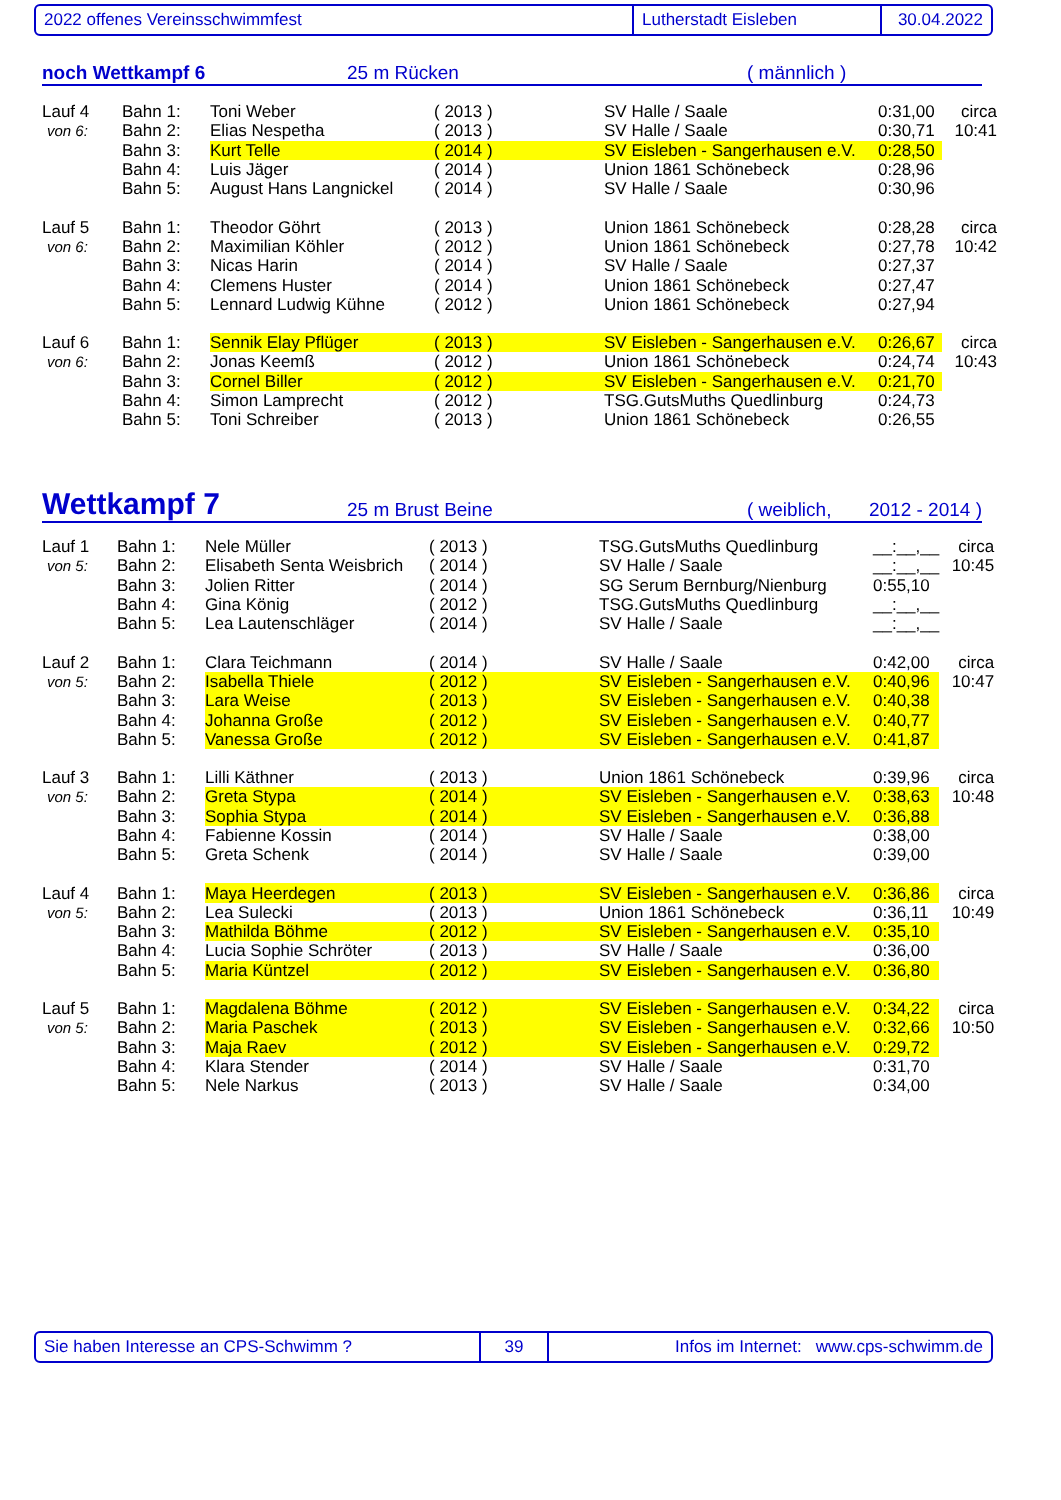2022 offenes Vereinsschwimmfest Lutherstadt Eisleben 30.04.2022
noch Wettkampf 6 25 m Rücken ( männlich )
| Lauf 4 | Bahn 1: | Toni Weber | ( 2013 ) | SV Halle / Saale | 0:31,00 | circa |
| von 6: | Bahn 2: | Elias Nespetha | ( 2013 ) | SV Halle / Saale | 0:30,71 | 10:41 |
| | Bahn 3: | Kurt Telle | ( 2014 ) | SV Eisleben - Sangerhausen e.V. | 0:28,50 | |
| | Bahn 4: | Luis Jäger | ( 2014 ) | Union 1861 Schönebeck | 0:28,96 | |
| | Bahn 5: | August Hans Langnickel | ( 2014 ) | SV Halle / Saale | 0:30,96 | |
| Lauf 5 | Bahn 1: | Theodor Göhrt | ( 2013 ) | Union 1861 Schönebeck | 0:28,28 | circa |
| von 6: | Bahn 2: | Maximilian Köhler | ( 2012 ) | Union 1861 Schönebeck | 0:27,78 | 10:42 |
| | Bahn 3: | Nicas Harin | ( 2014 ) | SV Halle / Saale | 0:27,37 | |
| | Bahn 4: | Clemens Huster | ( 2014 ) | Union 1861 Schönebeck | 0:27,47 | |
| | Bahn 5: | Lennard Ludwig Kühne | ( 2012 ) | Union 1861 Schönebeck | 0:27,94 | |
| Lauf 6 | Bahn 1: | Sennik Elay Pflüger | ( 2013 ) | SV Eisleben - Sangerhausen e.V. | 0:26,67 | circa |
| von 6: | Bahn 2: | Jonas Keemß | ( 2012 ) | Union 1861 Schönebeck | 0:24,74 | 10:43 |
| | Bahn 3: | Cornel Biller | ( 2012 ) | SV Eisleben - Sangerhausen e.V. | 0:21,70 | |
| | Bahn 4: | Simon Lamprecht | ( 2012 ) | TSG.GutsMuths Quedlinburg | 0:24,73 | |
| | Bahn 5: | Toni Schreiber | ( 2013 ) | Union 1861 Schönebeck | 0:26,55 | |
Wettkampf 7 25 m Brust Beine ( weiblich, 2012 - 2014 )
| Lauf 1 | Bahn 1: | Nele Müller | ( 2013 ) | TSG.GutsMuths Quedlinburg | __:__,__ | circa |
| von 5: | Bahn 2: | Elisabeth Senta Weisbrich | ( 2014 ) | SV Halle / Saale | __:__,__ | 10:45 |
| | Bahn 3: | Jolien Ritter | ( 2014 ) | SG Serum Bernburg/Nienburg | 0:55,10 | |
| | Bahn 4: | Gina König | ( 2012 ) | TSG.GutsMuths Quedlinburg | __:__,__ | |
| | Bahn 5: | Lea Lautenschläger | ( 2014 ) | SV Halle / Saale | __:__,__ | |
| Lauf 2 | Bahn 1: | Clara Teichmann | ( 2014 ) | SV Halle / Saale | 0:42,00 | circa |
| von 5: | Bahn 2: | Isabella Thiele | ( 2012 ) | SV Eisleben - Sangerhausen e.V. | 0:40,96 | 10:47 |
| | Bahn 3: | Lara Weise | ( 2013 ) | SV Eisleben - Sangerhausen e.V. | 0:40,38 | |
| | Bahn 4: | Johanna Große | ( 2012 ) | SV Eisleben - Sangerhausen e.V. | 0:40,77 | |
| | Bahn 5: | Vanessa Große | ( 2012 ) | SV Eisleben - Sangerhausen e.V. | 0:41,87 | |
| Lauf 3 | Bahn 1: | Lilli Käthner | ( 2013 ) | Union 1861 Schönebeck | 0:39,96 | circa |
| von 5: | Bahn 2: | Greta Stypa | ( 2014 ) | SV Eisleben - Sangerhausen e.V. | 0:38,63 | 10:48 |
| | Bahn 3: | Sophia Stypa | ( 2014 ) | SV Eisleben - Sangerhausen e.V. | 0:36,88 | |
| | Bahn 4: | Fabienne Kossin | ( 2014 ) | SV Halle / Saale | 0:38,00 | |
| | Bahn 5: | Greta Schenk | ( 2014 ) | SV Halle / Saale | 0:39,00 | |
| Lauf 4 | Bahn 1: | Maya Heerdegen | ( 2013 ) | SV Eisleben - Sangerhausen e.V. | 0:36,86 | circa |
| von 5: | Bahn 2: | Lea Sulecki | ( 2013 ) | Union 1861 Schönebeck | 0:36,11 | 10:49 |
| | Bahn 3: | Mathilda Böhme | ( 2012 ) | SV Eisleben - Sangerhausen e.V. | 0:35,10 | |
| | Bahn 4: | Lucia Sophie Schröter | ( 2013 ) | SV Halle / Saale | 0:36,00 | |
| | Bahn 5: | Maria Küntzel | ( 2012 ) | SV Eisleben - Sangerhausen e.V. | 0:36,80 | |
| Lauf 5 | Bahn 1: | Magdalena Böhme | ( 2012 ) | SV Eisleben - Sangerhausen e.V. | 0:34,22 | circa |
| von 5: | Bahn 2: | Maria Paschek | ( 2013 ) | SV Eisleben - Sangerhausen e.V. | 0:32,66 | 10:50 |
| | Bahn 3: | Maja Raev | ( 2012 ) | SV Eisleben - Sangerhausen e.V. | 0:29,72 | |
| | Bahn 4: | Klara Stender | ( 2014 ) | SV Halle / Saale | 0:31,70 | |
| | Bahn 5: | Nele Narkus | ( 2013 ) | SV Halle / Saale | 0:34,00 | |
Sie haben Interesse an CPS-Schwimm ? 39 Infos im Internet: www.cps-schwimm.de